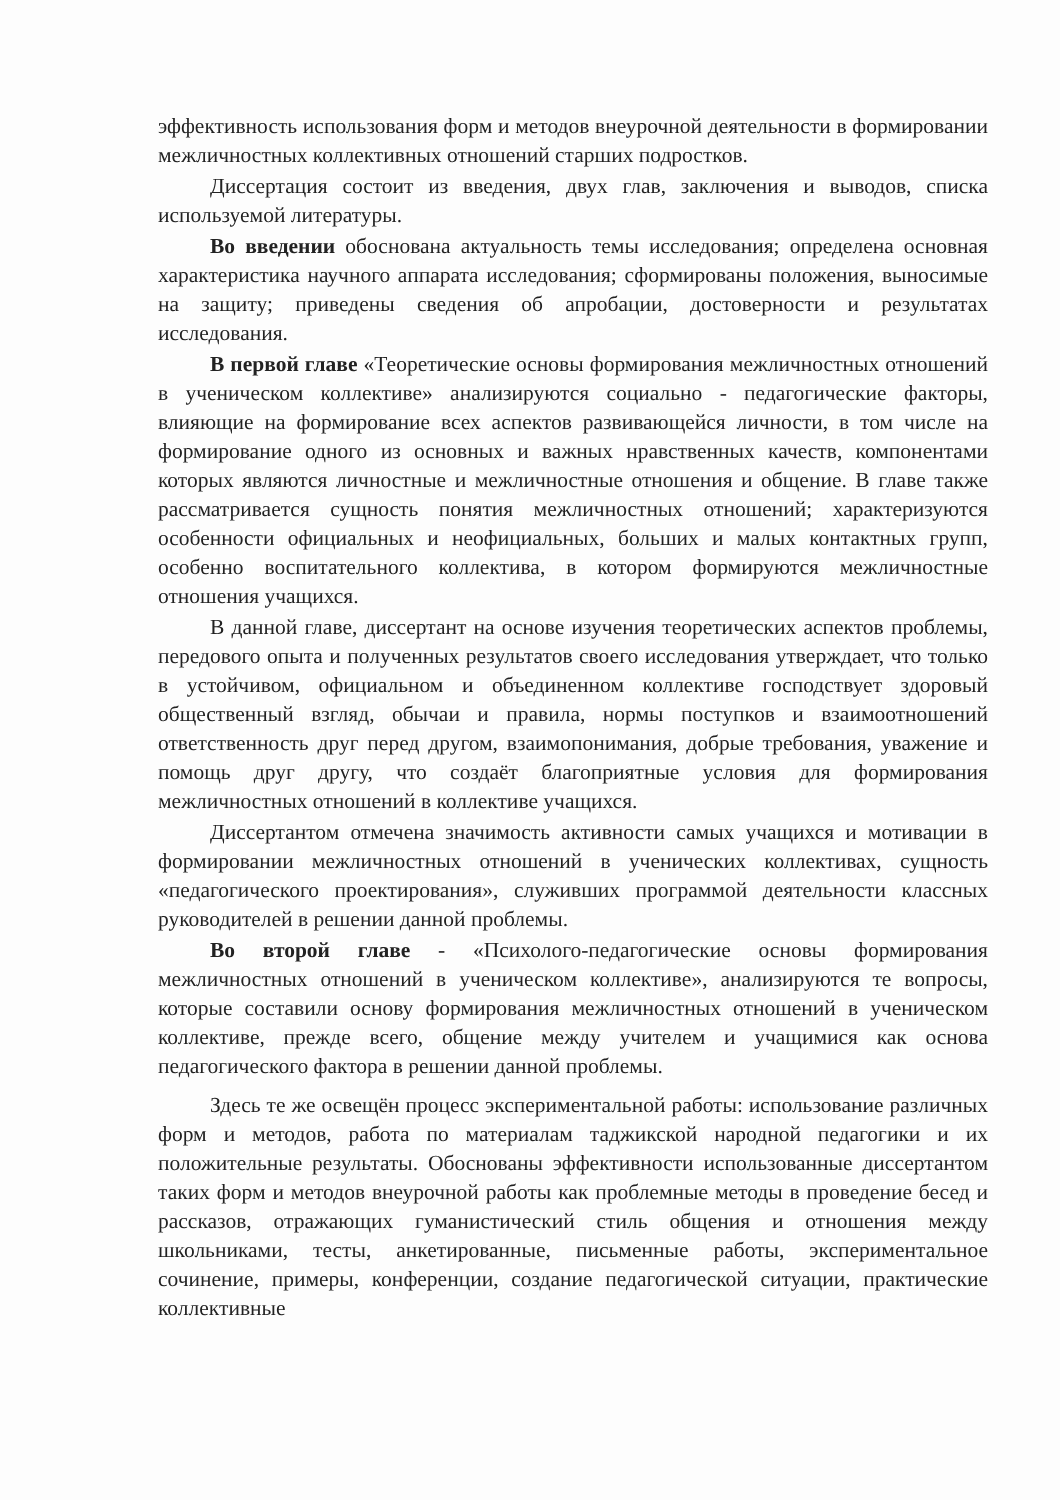эффективность использования форм и методов внеурочной деятельности в формировании межличностных коллективных отношений старших подростков.
Диссертация состоит из введения, двух глав, заключения и выводов, списка используемой литературы.
Во введении обоснована актуальность темы исследования; определена основная характеристика научного аппарата исследования; сформированы положения, выносимые на защиту; приведены сведения об апробации, достоверности и результатах исследования.
В первой главе «Теоретические основы формирования межличностных отношений в ученическом коллективе» анализируются социально - педагогические факторы, влияющие на формирование всех аспектов развивающейся личности, в том числе на формирование одного из основных и важных нравственных качеств, компонентами которых являются личностные и межличностные отношения и общение. В главе также рассматривается сущность понятия межличностных отношений; характеризуются особенности официальных и неофициальных, больших и малых контактных групп, особенно воспитательного коллектива, в котором формируются межличностные отношения учащихся.
В данной главе, диссертант на основе изучения теоретических аспектов проблемы, передового опыта и полученных результатов своего исследования утверждает, что только в устойчивом, официальном и объединенном коллективе господствует здоровый общественный взгляд, обычаи и правила, нормы поступков и взаимоотношений ответственность друг перед другом, взаимопонимания, добрые требования, уважение и помощь друг другу, что создаёт благоприятные условия для формирования межличностных отношений в коллективе учащихся.
Диссертантом отмечена значимость активности самых учащихся и мотивации в формировании межличностных отношений в ученических коллективах, сущность «педагогического проектирования», служивших программой деятельности классных руководителей в решении данной проблемы.
Во второй главе - «Психолого-педагогические основы формирования межличностных отношений в ученическом коллективе», анализируются те вопросы, которые составили основу формирования межличностных отношений в ученическом коллективе, прежде всего, общение между учителем и учащимися как основа педагогического фактора в решении данной проблемы.
Здесь те же освещён процесс экспериментальной работы: использование различных форм и методов, работа по материалам таджикской народной педагогики и их положительные результаты. Обоснованы эффективности использованные диссертантом таких форм и методов внеурочной работы как проблемные методы в проведение бесед и рассказов, отражающих гуманистический стиль общения и отношения между школьниками, тесты, анкетированные, письменные работы, экспериментальное сочинение, примеры, конференции, создание педагогической ситуации, практические коллективные